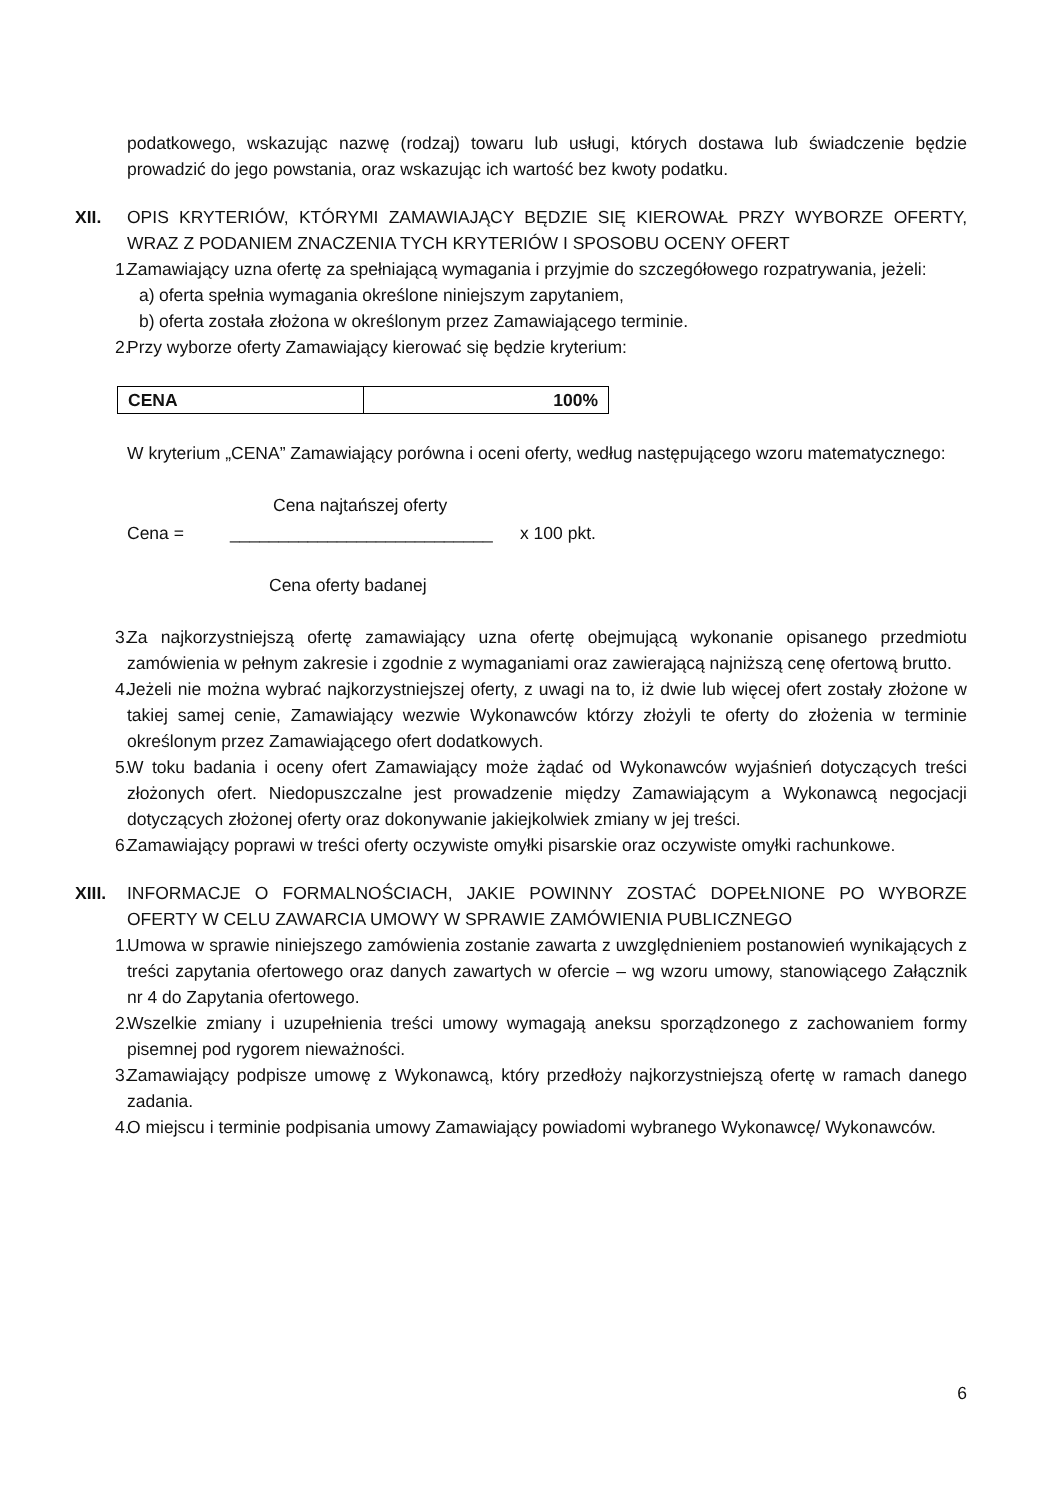podatkowego, wskazując nazwę (rodzaj) towaru lub usługi, których dostawa lub świadczenie będzie prowadzić do jego powstania, oraz wskazując ich wartość bez kwoty podatku.
XII. OPIS KRYTERIÓW, KTÓRYMI ZAMAWIAJĄCY BĘDZIE SIĘ KIEROWAŁ PRZY WYBORZE OFERTY, WRAZ Z PODANIEM ZNACZENIA TYCH KRYTERIÓW I SPOSOBU OCENY OFERT
1.
Zamawiający uzna ofertę za spełniającą wymagania i przyjmie do szczegółowego rozpatrywania, jeżeli:
a)
oferta spełnia wymagania określone niniejszym zapytaniem,
b)
oferta została złożona w określonym przez Zamawiającego terminie.
2.
Przy wyborze oferty Zamawiający kierować się będzie kryterium:
| CENA | 100% |
W kryterium „CENA” Zamawiający porówna i oceni oferty, według następującego wzoru matematycznego:
Cena najtańszej oferty
Cena = ___________________________ x 100 pkt.
Cena oferty badanej
3.
Za najkorzystniejszą ofertę zamawiający uzna ofertę obejmującą wykonanie opisanego przedmiotu zamówienia w pełnym zakresie i zgodnie z wymaganiami oraz zawierającą najniższą cenę ofertową brutto.
4.
Jeżeli nie można wybrać najkorzystniejszej oferty, z uwagi na to, iż dwie lub więcej ofert zostały złożone w takiej samej cenie, Zamawiający wezwie Wykonawców którzy złożyli te oferty do złożenia w terminie określonym przez Zamawiającego ofert dodatkowych.
5.
W toku badania i oceny ofert Zamawiający może żądać od Wykonawców wyjaśnień dotyczących treści złożonych ofert. Niedopuszczalne jest prowadzenie między Zamawiającym a Wykonawcą negocjacji dotyczących złożonej oferty oraz dokonywanie jakiejkolwiek zmiany w jej treści.
6.
Zamawiający poprawi w treści oferty oczywiste omyłki pisarskie oraz oczywiste omyłki rachunkowe.
XIII.
INFORMACJE O FORMALNOŚCIACH, JAKIE POWINNY ZOSTAĆ DOPEŁNIONE PO WYBORZE OFERTY W CELU ZAWARCIA UMOWY W SPRAWIE ZAMÓWIENIA PUBLICZNEGO
1.
Umowa w sprawie niniejszego zamówienia zostanie zawarta z uwzględnieniem postanowień wynikających z treści zapytania ofertowego oraz danych zawartych w ofercie – wg wzoru umowy, stanowiącego Załącznik nr 4 do Zapytania ofertowego.
2.
Wszelkie zmiany i uzupełnienia treści umowy wymagają aneksu sporządzonego z zachowaniem formy pisemnej pod rygorem nieważności.
3.
Zamawiający podpisze umowę z Wykonawcą, który przedłoży najkorzystniejszą ofertę w ramach danego zadania.
4.
O miejscu i terminie podpisania umowy Zamawiający powiadomi wybranego Wykonawcę/ Wykonawców.
6